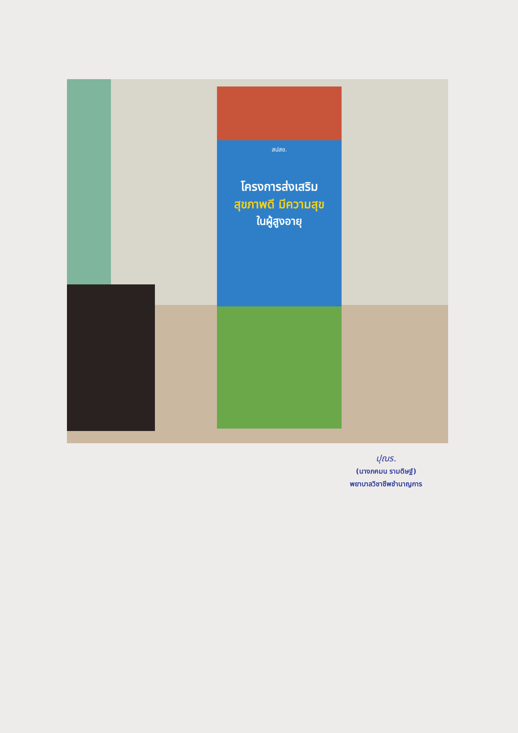สปสช.
โครงการส่งเสริม
สุขภาพดี มีความสุข
ในผู้สูงอายุ
ปุณร.
(นางภคมน รามดิษฐ์)
พยาบาลวิชาชีพชำนาญการ